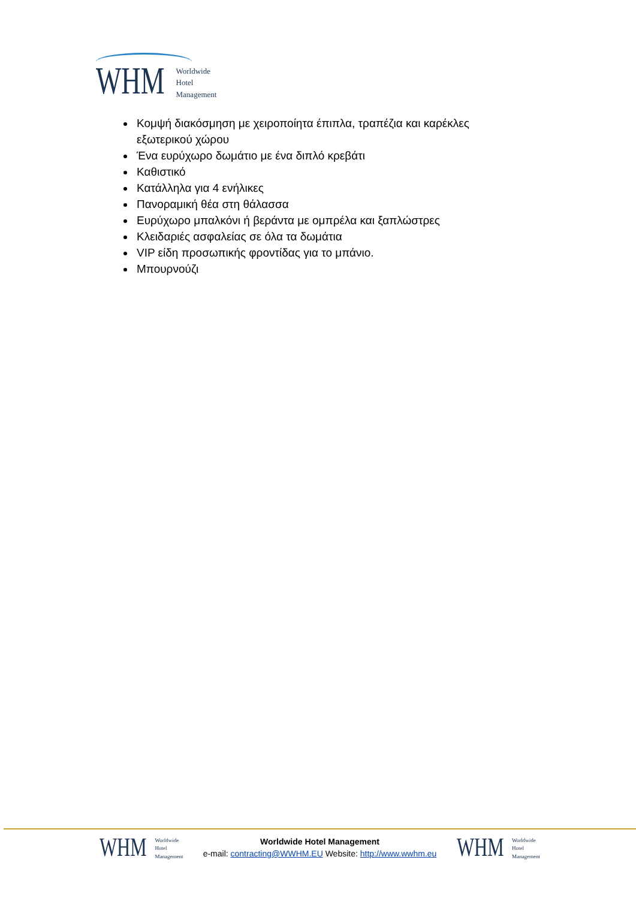WHM Worldwide
Hotel
Management
Κομψή διακόσμηση με χειροποίητα έπιπλα, τραπέζια και καρέκλες εξωτερικού χώρου
Ένα ευρύχωρο δωμάτιο με ένα διπλό κρεβάτι
Καθιστικό
Κατάλληλα για 4 ενήλικες
Πανοραμική θέα στη θάλασσα
Ευρύχωρο μπαλκόνι ή βεράντα με ομπρέλα και ξαπλώστρες
Κλειδαριές ασφαλείας σε όλα τα δωμάτια
VIP είδη προσωπικής φροντίδας για το μπάνιο.
Μπουρνούζι
WHM Worldwide
Hotel
Management
Worldwide Hotel Management
e-mail: contracting@WWHM.EU Website: http://www.wwhm.eu
WHM Worldwide
Hotel
Management